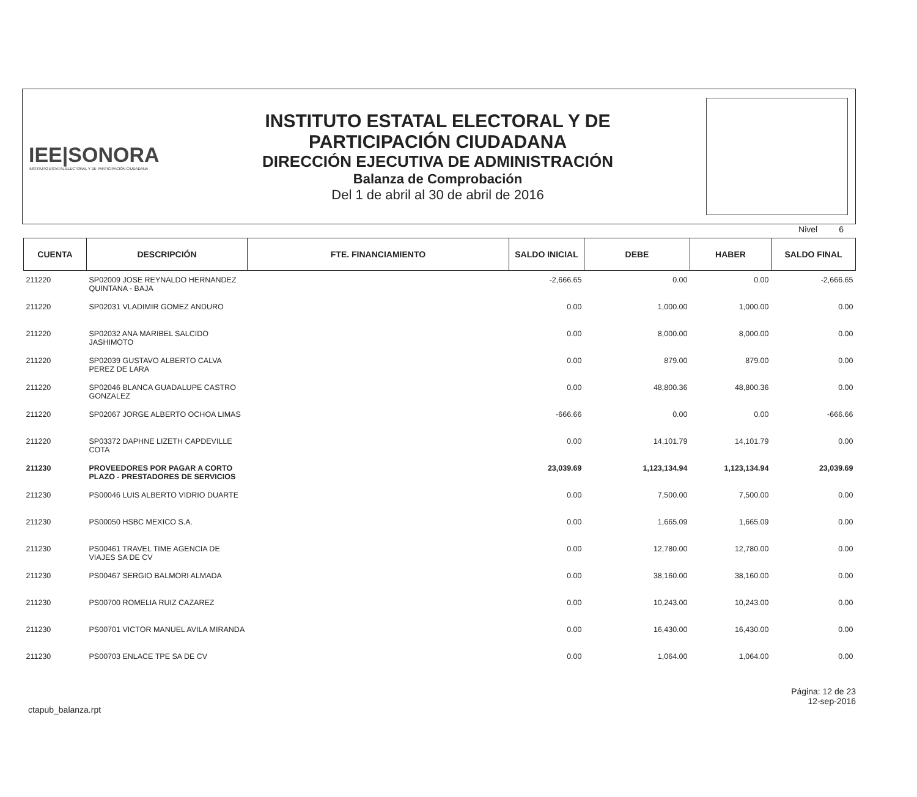IEE|SONORA
INSTITUTO ESTATAL ELECTORAL Y DE PARTICIPACIÓN CIUDADANA
INSTITUTO ESTATAL ELECTORAL Y DE
PARTICIPACIÓN CIUDADANA
DIRECCIÓN EJECUTIVA DE ADMINISTRACIÓN
Balanza de Comprobación
Del 1 de abril al 30 de abril de 2016
Nivel 6
| CUENTA | DESCRIPCIÓN | FTE. FINANCIAMIENTO | SALDO INICIAL | DEBE | HABER | SALDO FINAL |
| --- | --- | --- | --- | --- | --- | --- |
| 211220 | SP02009 JOSE REYNALDO HERNANDEZ QUINTANA - BAJA | | -2,666.65 | 0.00 | 0.00 | -2,666.65 |
| 211220 | SP02031 VLADIMIR GOMEZ ANDURO | | 0.00 | 1,000.00 | 1,000.00 | 0.00 |
| 211220 | SP02032 ANA MARIBEL SALCIDO JASHIMOTO | | 0.00 | 8,000.00 | 8,000.00 | 0.00 |
| 211220 | SP02039 GUSTAVO ALBERTO CALVA PEREZ DE LARA | | 0.00 | 879.00 | 879.00 | 0.00 |
| 211220 | SP02046 BLANCA GUADALUPE CASTRO GONZALEZ | | 0.00 | 48,800.36 | 48,800.36 | 0.00 |
| 211220 | SP02067 JORGE ALBERTO OCHOA LIMAS | | -666.66 | 0.00 | 0.00 | -666.66 |
| 211220 | SP03372 DAPHNE LIZETH CAPDEVILLE COTA | | 0.00 | 14,101.79 | 14,101.79 | 0.00 |
| 211230 | PROVEEDORES POR PAGAR A CORTO PLAZO - PRESTADORES DE SERVICIOS | | 23,039.69 | 1,123,134.94 | 1,123,134.94 | 23,039.69 |
| 211230 | PS00046 LUIS ALBERTO VIDRIO DUARTE | | 0.00 | 7,500.00 | 7,500.00 | 0.00 |
| 211230 | PS00050 HSBC MEXICO S.A. | | 0.00 | 1,665.09 | 1,665.09 | 0.00 |
| 211230 | PS00461 TRAVEL TIME AGENCIA DE VIAJES SA DE CV | | 0.00 | 12,780.00 | 12,780.00 | 0.00 |
| 211230 | PS00467 SERGIO BALMORI ALMADA | | 0.00 | 38,160.00 | 38,160.00 | 0.00 |
| 211230 | PS00700 ROMELIA RUIZ CAZAREZ | | 0.00 | 10,243.00 | 10,243.00 | 0.00 |
| 211230 | PS00701 VICTOR MANUEL AVILA MIRANDA | | 0.00 | 16,430.00 | 16,430.00 | 0.00 |
| 211230 | PS00703 ENLACE TPE SA DE CV | | 0.00 | 1,064.00 | 1,064.00 | 0.00 |
ctapub_balanza.rpt
Página: 12 de 23
12-sep-2016